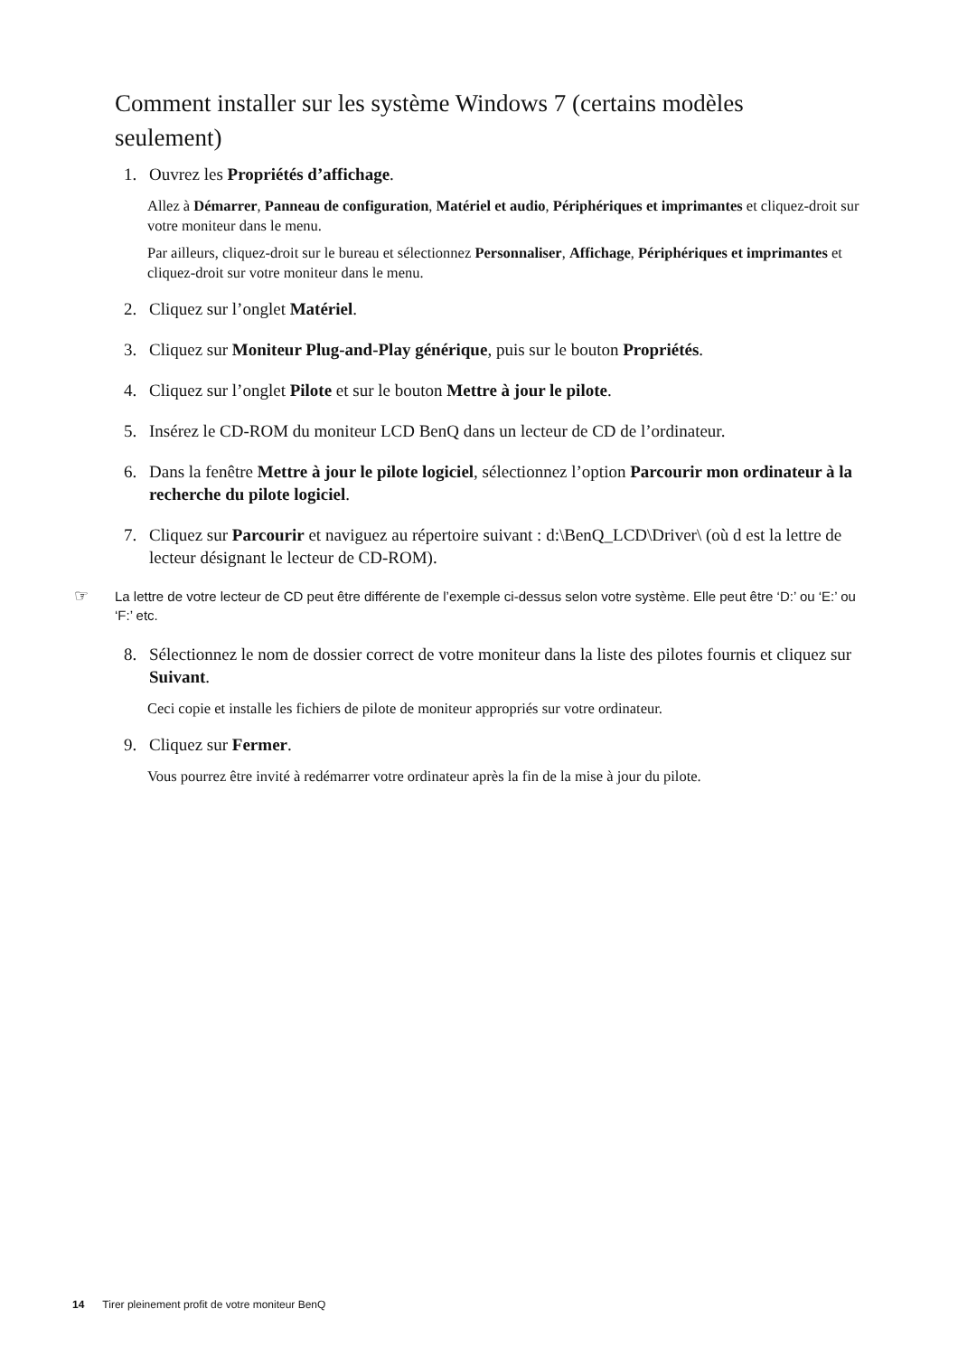Comment installer sur les système Windows 7 (certains modèles seulement)
1. Ouvrez les Propriétés d’affichage.
Allez à Démarrer, Panneau de configuration, Matériel et audio, Périphériques et imprimantes et cliquez-droit sur votre moniteur dans le menu.
Par ailleurs, cliquez-droit sur le bureau et sélectionnez Personnaliser, Affichage, Périphériques et imprimantes et cliquez-droit sur votre moniteur dans le menu.
2. Cliquez sur l’onglet Matériel.
3. Cliquez sur Moniteur Plug-and-Play générique, puis sur le bouton Propriétés.
4. Cliquez sur l’onglet Pilote et sur le bouton Mettre à jour le pilote.
5. Insérez le CD-ROM du moniteur LCD BenQ dans un lecteur de CD de l’ordinateur.
6. Dans la fenêtre Mettre à jour le pilote logiciel, sélectionnez l’option Parcourir mon ordinateur à la recherche du pilote logiciel.
7. Cliquez sur Parcourir et naviguez au répertoire suivant : d:\BenQ_LCD\Driver\ (où d est la lettre de lecteur désignant le lecteur de CD-ROM).
☞ La lettre de votre lecteur de CD peut être différente de l’exemple ci-dessus selon votre système. Elle peut être ‘D:’ ou ‘E:’ ou ‘F:’ etc.
8. Sélectionnez le nom de dossier correct de votre moniteur dans la liste des pilotes fournis et cliquez sur Suivant.
Ceci copie et installe les fichiers de pilote de moniteur appropriés sur votre ordinateur.
9. Cliquez sur Fermer.
Vous pourrez être invité à redémarrer votre ordinateur après la fin de la mise à jour du pilote.
14 Tirer pleinement profit de votre moniteur BenQ